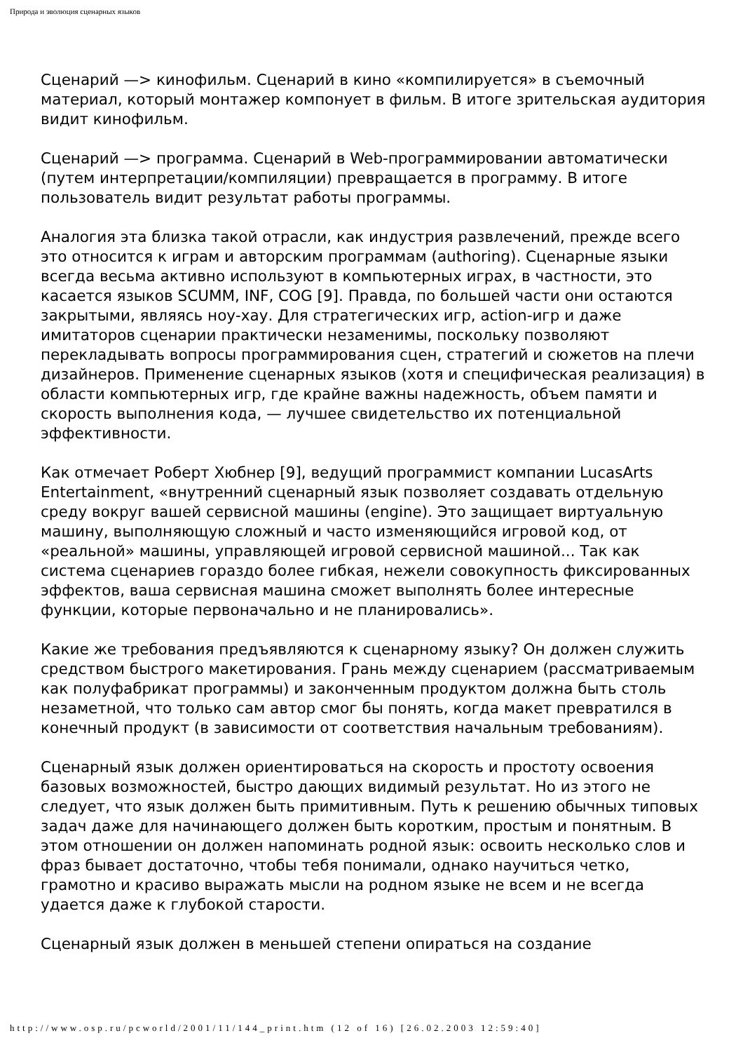Природа и эволюция сценарных языков
Сценарий —> кинофильм. Сценарий в кино «компилируется» в съемочный материал, который монтажер компонует в фильм. В итоге зрительская аудитория видит кинофильм.
Сценарий —> программа. Сценарий в Web-программировании автоматически (путем интерпретации/компиляции) превращается в программу. В итоге пользователь видит результат работы программы.
Аналогия эта близка такой отрасли, как индустрия развлечений, прежде всего это относится к играм и авторским программам (authoring). Сценарные языки всегда весьма активно используют в компьютерных играх, в частности, это касается языков SCUMM, INF, COG [9]. Правда, по большей части они остаются закрытыми, являясь ноу-хау. Для стратегических игр, action-игр и даже имитаторов сценарии практически незаменимы, поскольку позволяют перекладывать вопросы программирования сцен, стратегий и сюжетов на плечи дизайнеров. Применение сценарных языков (хотя и специфическая реализация) в области компьютерных игр, где крайне важны надежность, объем памяти и скорость выполнения кода, — лучшее свидетельство их потенциальной эффективности.
Как отмечает Роберт Хюбнер [9], ведущий программист компании LucasArts Entertainment, «внутренний сценарный язык позволяет создавать отдельную среду вокруг вашей сервисной машины (engine). Это защищает виртуальную машину, выполняющую сложный и часто изменяющийся игровой код, от «реальной» машины, управляющей игровой сервисной машиной... Так как система сценариев гораздо более гибкая, нежели совокупность фиксированных эффектов, ваша сервисная машина сможет выполнять более интересные функции, которые первоначально и не планировались».
Какие же требования предъявляются к сценарному языку? Он должен служить средством быстрого макетирования. Грань между сценарием (рассматриваемым как полуфабрикат программы) и законченным продуктом должна быть столь незаметной, что только сам автор смог бы понять, когда макет превратился в конечный продукт (в зависимости от соответствия начальным требованиям).
Сценарный язык должен ориентироваться на скорость и простоту освоения базовых возможностей, быстро дающих видимый результат. Но из этого не следует, что язык должен быть примитивным. Путь к решению обычных типовых задач даже для начинающего должен быть коротким, простым и понятным. В этом отношении он должен напоминать родной язык: освоить несколько слов и фраз бывает достаточно, чтобы тебя понимали, однако научиться четко, грамотно и красиво выражать мысли на родном языке не всем и не всегда удается даже к глубокой старости.
Сценарный язык должен в меньшей степени опираться на создание
http://www.osp.ru/pcworld/2001/11/144_print.htm (12 of 16) [26.02.2003 12:59:40]